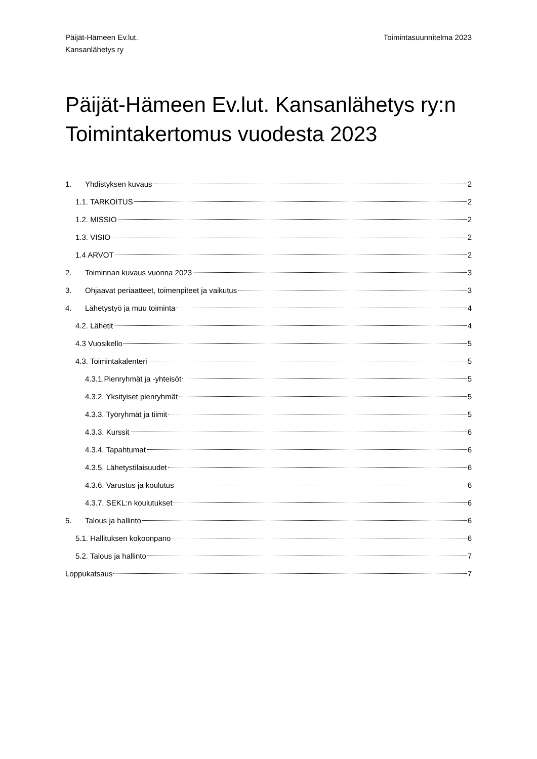Päijät-Hämeen Ev.lut.
Kansanlähetys ry
Toimintasuunnitelma 2023
Päijät-Hämeen Ev.lut. Kansanlähetys ry:n Toimintakertomus vuodesta 2023
1. Yhdistyksen kuvaus 2
1.1. TARKOITUS 2
1.2. MISSIO 2
1.3. VISIO 2
1.4 ARVOT 2
2. Toiminnan kuvaus vuonna 2023 3
3. Ohjaavat periaatteet, toimenpiteet ja vaikutus 3
4. Lähetystyö ja muu toiminta 4
4.2. Lähetit 4
4.3 Vuosikello 5
4.3. Toimintakalenteri 5
4.3.1.Pienryhmät ja -yhteisöt 5
4.3.2. Yksityiset pienryhmät 5
4.3.3. Työryhmät ja tiimit 5
4.3.3. Kurssit 6
4.3.4. Tapahtumat 6
4.3.5. Lähetystilaisuudet 6
4.3.6. Varustus ja koulutus 6
4.3.7. SEKL:n koulutukset 6
5. Talous ja hallinto 6
5.1. Hallituksen kokoonpano 6
5.2. Talous ja hallinto 7
Loppukatsaus 7